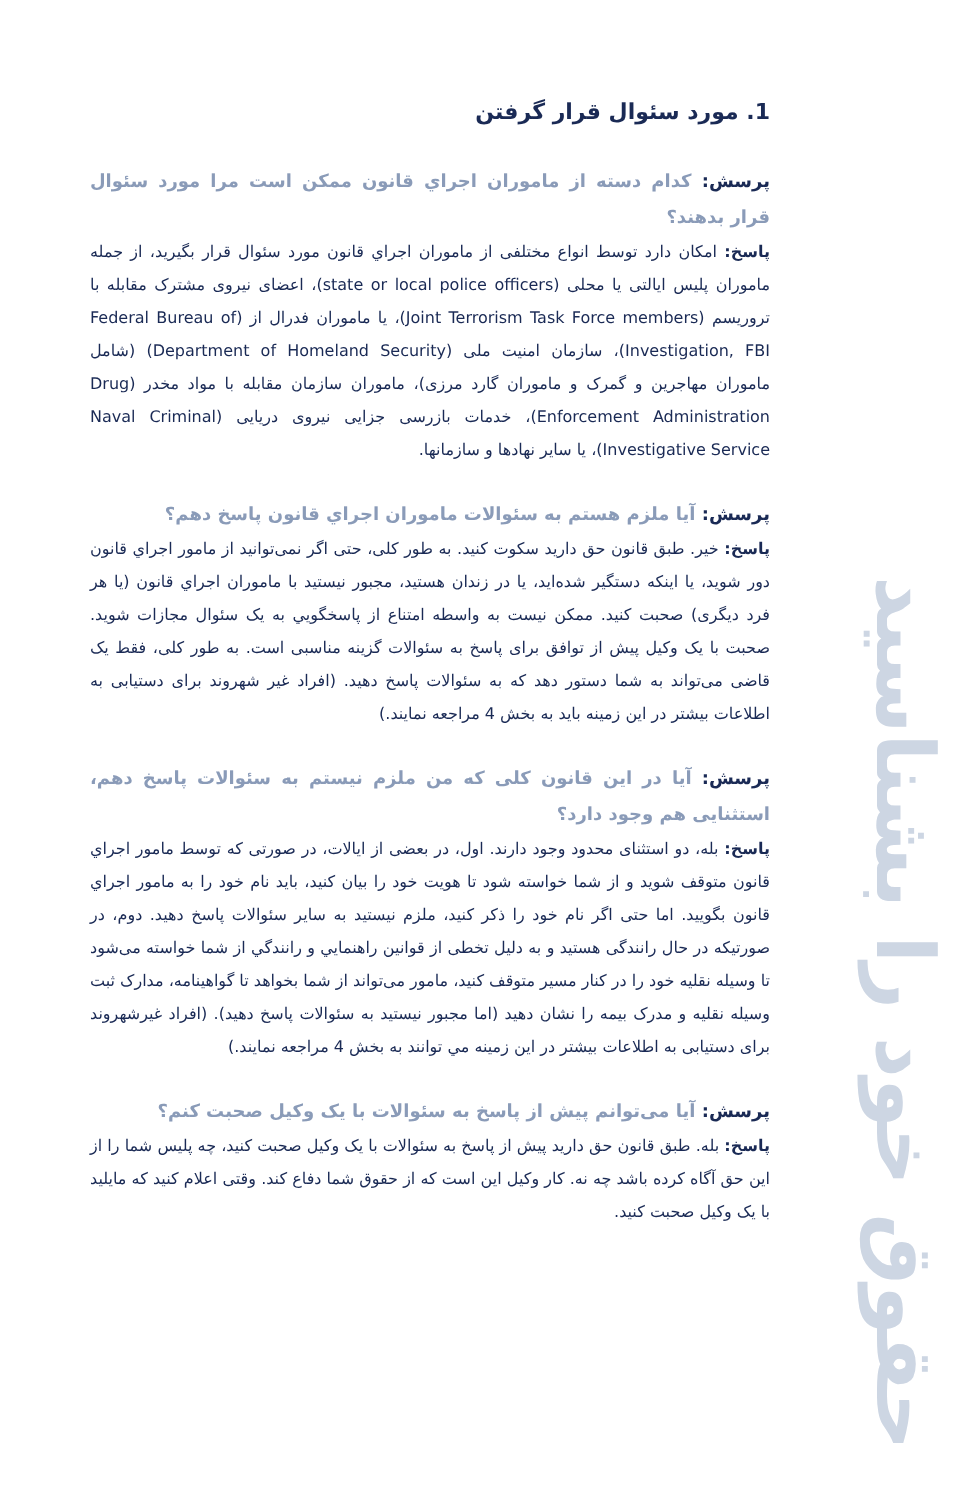حقوق خود را بشناسید
1. مورد سئوال قرار گرفتن
پرسش: کدام دسته از ماموران اجراي قانون ممکن است مرا مورد سئوال قرار بدهند؟
پاسخ: امکان دارد توسط انواع مختلفی از ماموران اجراي قانون مورد سئوال قرار بگیرید، از جمله ماموران پلیس ایالتی یا محلی (state or local police officers)، اعضای نیروی مشترک مقابله با تروریسم (Joint Terrorism Task Force members)، یا ماموران فدرال از (Federal Bureau of Investigation, FBI)، سازمان امنیت ملی (Department of Homeland Security) (شامل ماموران مهاجرین و گمرک و ماموران گارد مرزی)، ماموران سازمان مقابله با مواد مخدر (Drug Enforcement Administration)، خدمات بازرسی جزایی نیروی دریایی (Naval Criminal Investigative Service)، یا سایر نهادها و سازمانها.
پرسش: آیا ملزم هستم به سئوالات ماموران اجراي قانون پاسخ دهم؟
پاسخ: خیر. طبق قانون حق دارید سکوت کنید. به طور کلی، حتی اگر نمی‌توانید از مامور اجراي قانون دور شوید، یا اینکه دستگیر شده‌اید، یا در زندان هستید، مجبور نیستید با ماموران اجراي قانون (یا هر فرد دیگری) صحبت کنید. ممکن نیست به واسطه امتناع از پاسخگویي به یک سئوال مجازات شوید. صحبت با یک وکیل پیش از توافق برای پاسخ به سئوالات گزینه مناسبی است. به طور کلی، فقط یک قاضی می‌تواند به شما دستور دهد که به سئوالات پاسخ دهید. (افراد غیر شهروند برای دستیابی به اطلاعات بیشتر در این زمینه باید به بخش 4 مراجعه نمایند.)
پرسش: آیا در این قانون کلی که من ملزم نیستم به سئوالات پاسخ دهم، استثنایی هم وجود دارد؟
پاسخ: بله، دو استثنای محدود وجود دارند. اول، در بعضی از ایالات، در صورتی که توسط مامور اجراي قانون متوقف شوید و از شما خواسته شود تا هویت خود را بیان کنید، باید نام خود را به مامور اجراي قانون بگویید. اما حتی اگر نام خود را ذکر کنید، ملزم نیستید به سایر سئوالات پاسخ دهید. دوم، در صورتیکه در حال رانندگی هستید و به دلیل تخطی از قوانین راهنمایي و رانندگي از شما خواسته می‌شود تا وسیله نقلیه خود را در کنار مسیر متوقف کنید، مامور می‌تواند از شما بخواهد تا گواهینامه، مدارک ثبت وسیله نقلیه و مدرک بیمه را نشان دهید (اما مجبور نیستید به سئوالات پاسخ دهید). (افراد غیرشهروند برای دستیابی به اطلاعات بیشتر در این زمینه مي توانند به بخش 4 مراجعه نمایند.)
پرسش: آیا می‌توانم پیش از پاسخ به سئوالات با یک وکیل صحبت کنم؟
پاسخ: بله. طبق قانون حق دارید پیش از پاسخ به سئوالات با یک وکیل صحبت کنید، چه پلیس شما را از این حق آگاه کرده باشد چه نه. کار وکیل این است که از حقوق شما دفاع کند. وقتی اعلام کنید که مایلید با یک وکیل صحبت کنید.